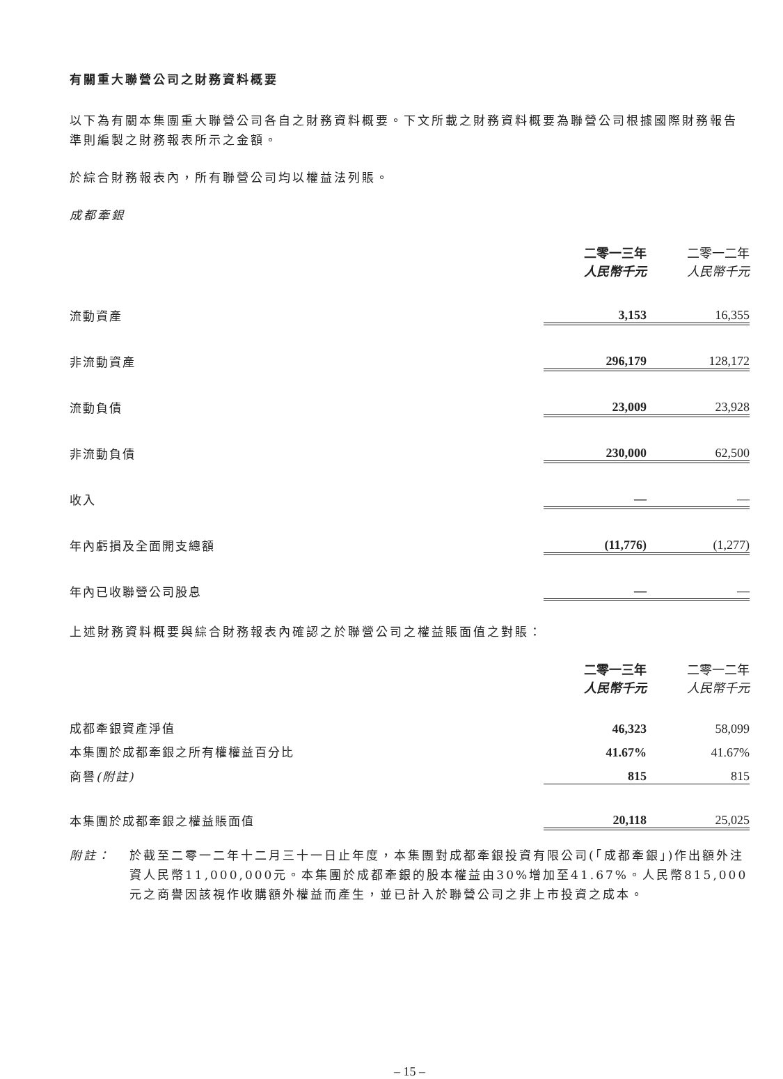有關重大聯營公司之財務資料概要
以下為有關本集團重大聯營公司各自之財務資料概要。下文所載之財務資料概要為聯營公司根據國際財務報告準則編製之財務報表所示之金額。
於綜合財務報表內，所有聯營公司均以權益法列賬。
成都牽銀
| | 二零一三年 | 二零一二年 |
| | 人民幣千元 | 人民幣千元 |
| 流動資產 | 3,153 | 16,355 |
| 非流動資產 | 296,179 | 128,172 |
| 流動負債 | 23,009 | 23,928 |
| 非流動負債 | 230,000 | 62,500 |
| 收入 | — | — |
| 年內虧損及全面開支總額 | (11,776) | (1,277) |
| 年內已收聯營公司股息 | — | — |
上述財務資料概要與綜合財務報表內確認之於聯營公司之權益賬面值之對賬：
| | 二零一三年 | 二零一二年 |
| | 人民幣千元 | 人民幣千元 |
| 成都牽銀資產淨值 | 46,323 | 58,099 |
| 本集團於成都牽銀之所有權權益百分比 | 41.67% | 41.67% |
| 商譽 (附註) | 815 | 815 |
| 本集團於成都牽銀之權益賬面值 | 20,118 | 25,025 |
附註： 於截至二零一二年十二月三十一日止年度，本集團對成都牽銀投資有限公司(「成都牽銀」)作出額外注資人民幣11,000,000元。本集團於成都牽銀的股本權益由30%增加至41.67%。人民幣815,000元之商譽因該視作收購額外權益而產生，並已計入於聯營公司之非上市投資之成本。
– 15 –